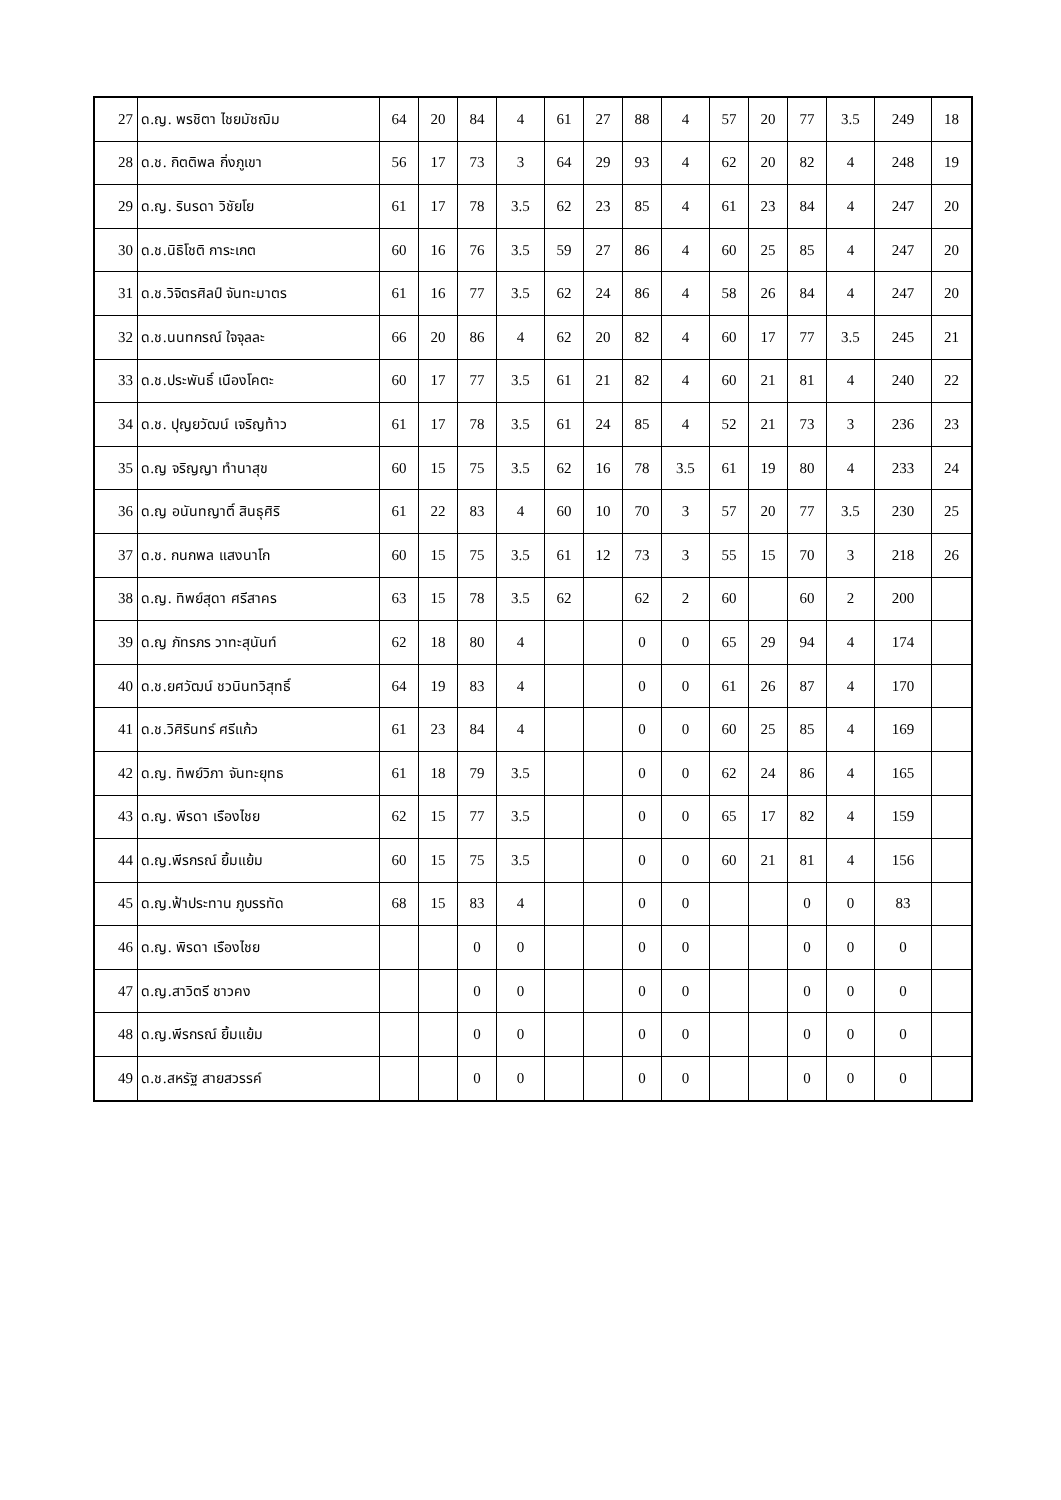| 27 | ด.ญ. พรชิตา ไชยมัชฌิม | 64 | 20 | 84 | 4 | 61 | 27 | 88 | 4 | 57 | 20 | 77 | 3.5 | 249 | 18 |
| 28 | ด.ช. กิตติพล กิ่งภูเขา | 56 | 17 | 73 | 3 | 64 | 29 | 93 | 4 | 62 | 20 | 82 | 4 | 248 | 19 |
| 29 | ด.ญ. รินรดา วิชัยโย | 61 | 17 | 78 | 3.5 | 62 | 23 | 85 | 4 | 61 | 23 | 84 | 4 | 247 | 20 |
| 30 | ด.ช.นิธิโชติ การะเกต | 60 | 16 | 76 | 3.5 | 59 | 27 | 86 | 4 | 60 | 25 | 85 | 4 | 247 | 20 |
| 31 | ด.ช.วิจิตรศิลป์ จันทะมาตร | 61 | 16 | 77 | 3.5 | 62 | 24 | 86 | 4 | 58 | 26 | 84 | 4 | 247 | 20 |
| 32 | ด.ช.นนทกรณ์ ใจจุลละ | 66 | 20 | 86 | 4 | 62 | 20 | 82 | 4 | 60 | 17 | 77 | 3.5 | 245 | 21 |
| 33 | ด.ช.ประพันธิ์ เนืองโคตะ | 60 | 17 | 77 | 3.5 | 61 | 21 | 82 | 4 | 60 | 21 | 81 | 4 | 240 | 22 |
| 34 | ด.ช. ปุญยวัฒน์ เจริญท้าว | 61 | 17 | 78 | 3.5 | 61 | 24 | 85 | 4 | 52 | 21 | 73 | 3 | 236 | 23 |
| 35 | ด.ญ จริญญา ทำนาสุข | 60 | 15 | 75 | 3.5 | 62 | 16 | 78 | 3.5 | 61 | 19 | 80 | 4 | 233 | 24 |
| 36 | ด.ญ อนันทญาติ์ สินธุศิริ | 61 | 22 | 83 | 4 | 60 | 10 | 70 | 3 | 57 | 20 | 77 | 3.5 | 230 | 25 |
| 37 | ด.ช. กนกพล แสงนาโก | 60 | 15 | 75 | 3.5 | 61 | 12 | 73 | 3 | 55 | 15 | 70 | 3 | 218 | 26 |
| 38 | ด.ญ. ทิพย์สุดา ศรีสาคร | 63 | 15 | 78 | 3.5 | 62 | | 62 | 2 | 60 | | 60 | 2 | 200 | |
| 39 | ด.ญ ภัทรภร วาทะสุนันท์ | 62 | 18 | 80 | 4 | | | 0 | 0 | 65 | 29 | 94 | 4 | 174 | |
| 40 | ด.ช.ยศวัฒน์ ชวนินทวิสุทธิ์ | 64 | 19 | 83 | 4 | | | 0 | 0 | 61 | 26 | 87 | 4 | 170 | |
| 41 | ด.ช.วิศิรินทร์ ศรีแก้ว | 61 | 23 | 84 | 4 | | | 0 | 0 | 60 | 25 | 85 | 4 | 169 | |
| 42 | ด.ญ. ทิพย์วิภา จันทะยุทธ | 61 | 18 | 79 | 3.5 | | | 0 | 0 | 62 | 24 | 86 | 4 | 165 | |
| 43 | ด.ญ. พีรดา เรืองไชย | 62 | 15 | 77 | 3.5 | | | 0 | 0 | 65 | 17 | 82 | 4 | 159 | |
| 44 | ด.ญ.พีรกรณ์ ยิ้มแย้ม | 60 | 15 | 75 | 3.5 | | | 0 | 0 | 60 | 21 | 81 | 4 | 156 | |
| 45 | ด.ญ.ฟ้าประทาน ภูบรรทัด | 68 | 15 | 83 | 4 | | | 0 | 0 | | | 0 | 0 | 83 | |
| 46 | ด.ญ. พิรดา เรืองไชย | | | 0 | 0 | | | 0 | 0 | | | 0 | 0 | 0 | |
| 47 | ด.ญ.สาวิตรี ชาวคง | | | 0 | 0 | | | 0 | 0 | | | 0 | 0 | 0 | |
| 48 | ด.ญ.พีรกรณ์ ยิ้มแย้ม | | | 0 | 0 | | | 0 | 0 | | | 0 | 0 | 0 | |
| 49 | ด.ช.สหรัฐ สายสวรรค์ | | | 0 | 0 | | | 0 | 0 | | | 0 | 0 | 0 | |